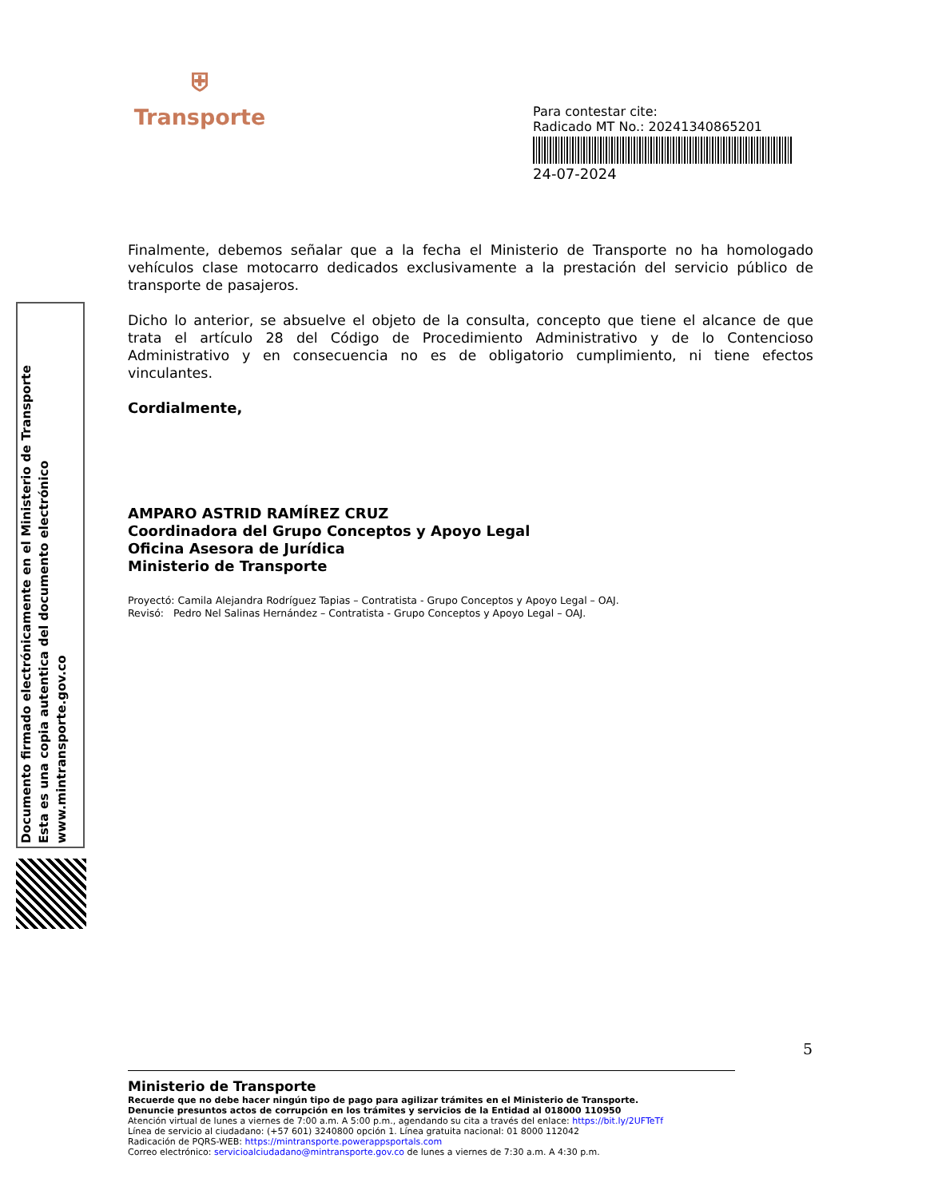⛨
Transporte
Para contestar cite:
Radicado MT No.: 20241340865201
24-07-2024
Documento firmado electrónicamente en el Ministerio de Transporte
Esta es una copia autentica del documento electrónico
www.mintransporte.gov.co
Finalmente, debemos señalar que a la fecha el Ministerio de Transporte no ha homologado vehículos clase motocarro dedicados exclusivamente a la prestación del servicio público de transporte de pasajeros.
Dicho lo anterior, se absuelve el objeto de la consulta, concepto que tiene el alcance de que trata el artículo 28 del Código de Procedimiento Administrativo y de lo Contencioso Administrativo y en consecuencia no es de obligatorio cumplimiento, ni tiene efectos vinculantes.
Cordialmente,
AMPARO ASTRID RAMÍREZ CRUZ
Coordinadora del Grupo Conceptos y Apoyo Legal
Oficina Asesora de Jurídica
Ministerio de Transporte
Proyectó: Camila Alejandra Rodríguez Tapias – Contratista - Grupo Conceptos y Apoyo Legal – OAJ.
Revisó: Pedro Nel Salinas Hernández – Contratista - Grupo Conceptos y Apoyo Legal – OAJ.
5
Ministerio de Transporte
Recuerde que no debe hacer ningún tipo de pago para agilizar trámites en el Ministerio de Transporte.
Denuncie presuntos actos de corrupción en los trámites y servicios de la Entidad al 018000 110950
Atención virtual de lunes a viernes de 7:00 a.m. A 5:00 p.m., agendando su cita a través del enlace: https://bit.ly/2UFTeTf
Línea de servicio al ciudadano: (+57 601) 3240800 opción 1. Línea gratuita nacional: 01 8000 112042
Radicación de PQRS-WEB: https://mintransporte.powerappsportals.com
Correo electrónico: servicioalciudadano@mintransporte.gov.co de lunes a viernes de 7:30 a.m. A 4:30 p.m.